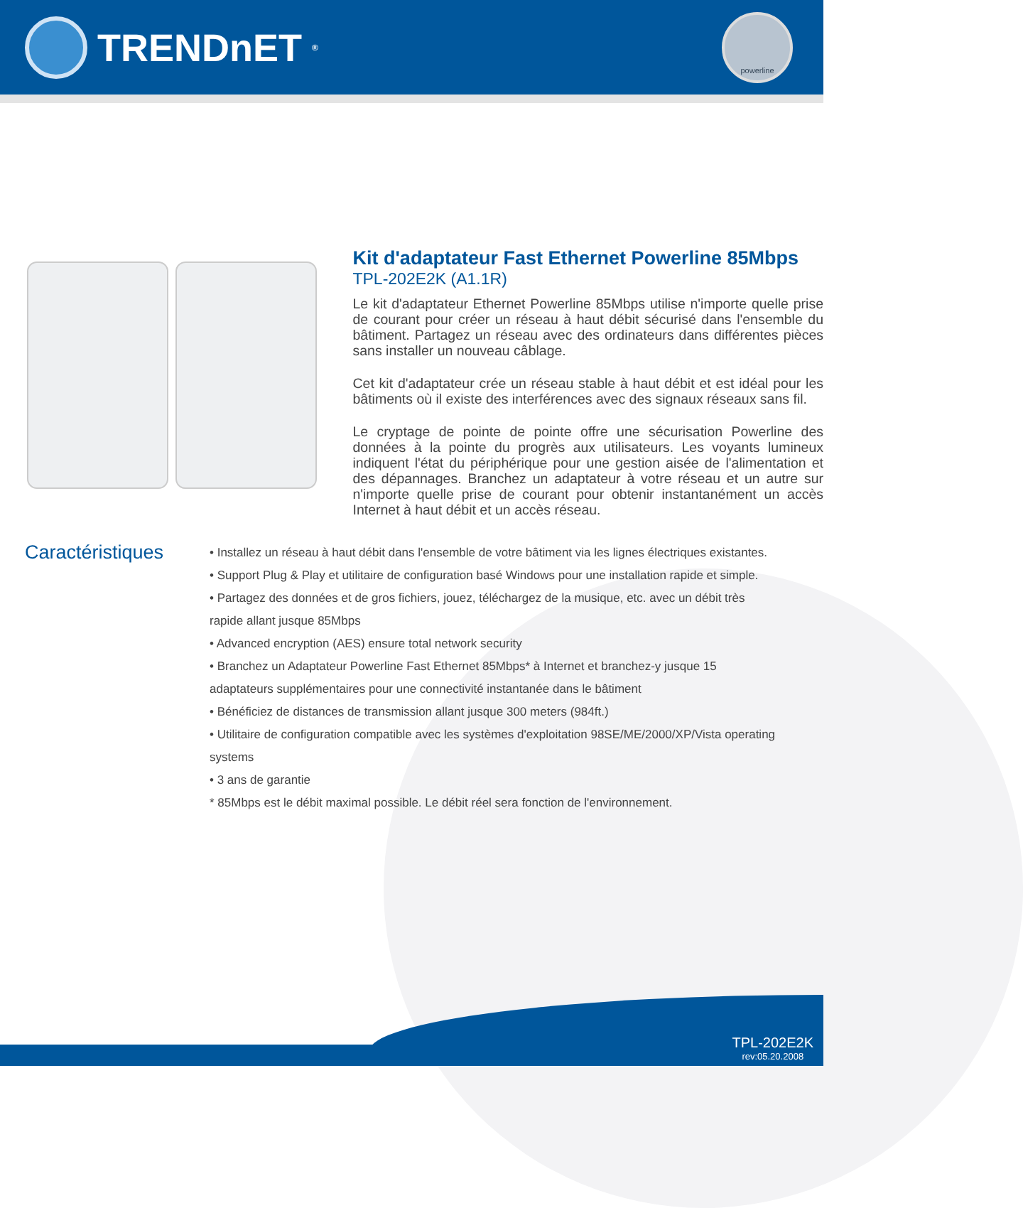TRENDnET<sup>®</sup>
powerline
Kit d'adaptateur Fast Ethernet Powerline 85Mbps
TPL-202E2K (A1.1R)
Le kit d'adaptateur Ethernet Powerline 85Mbps utilise n'importe quelle prise de courant pour créer un réseau à haut débit sécurisé dans l'ensemble du bâtiment. Partagez un réseau avec des ordinateurs dans différentes pièces sans installer un nouveau câblage.
Cet kit d'adaptateur crée un réseau stable à haut débit et est idéal pour les bâtiments où il existe des interférences avec des signaux réseaux sans fil.
Le cryptage de pointe de pointe offre une sécurisation Powerline des données à la pointe du progrès aux utilisateurs. Les voyants lumineux indiquent l'état du périphérique pour une gestion aisée de l'alimentation et des dépannages. Branchez un adaptateur à votre réseau et un autre sur n'importe quelle prise de courant pour obtenir instantanément un accès Internet à haut débit et un accès réseau.
Caractéristiques
• Installez un réseau à haut débit dans l'ensemble de votre bâtiment via les lignes électriques existantes.
• Support Plug & Play et utilitaire de configuration basé Windows pour une installation rapide et simple.
• Partagez des données et de gros fichiers, jouez, téléchargez de la musique, etc. avec un débit très rapide allant jusque 85Mbps
• Advanced encryption (AES) ensure total network security
• Branchez un Adaptateur Powerline Fast Ethernet 85Mbps* à Internet et branchez-y jusque 15 adaptateurs supplémentaires pour une connectivité instantanée dans le bâtiment
• Bénéficiez de distances de transmission allant jusque 300 meters (984ft.)
• Utilitaire de configuration compatible avec les systèmes d'exploitation 98SE/ME/2000/XP/Vista operating systems
• 3 ans de garantie
* 85Mbps est le débit maximal possible. Le débit réel sera fonction de l'environnement.
TPL-202E2K
rev:05.20.2008